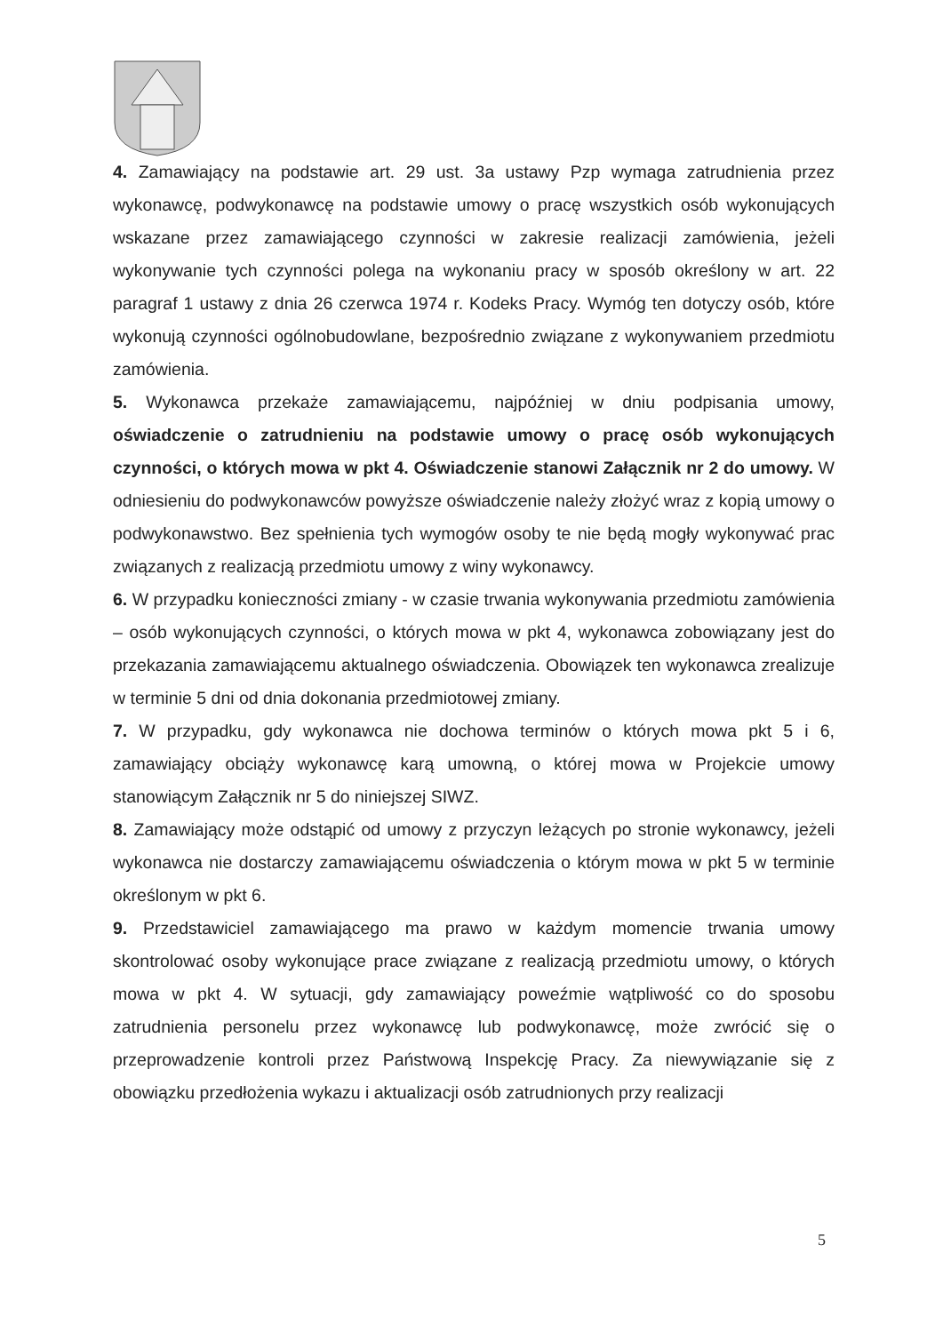4. Zamawiający na podstawie art. 29 ust. 3a ustawy Pzp wymaga zatrudnienia przez wykonawcę, podwykonawcę na podstawie umowy o pracę wszystkich osób wykonujących wskazane przez zamawiającego czynności w zakresie realizacji zamówienia, jeżeli wykonywanie tych czynności polega na wykonaniu pracy w sposób określony w art. 22 paragraf 1 ustawy z dnia 26 czerwca 1974 r. Kodeks Pracy. Wymóg ten dotyczy osób, które wykonują czynności ogólnobudowlane, bezpośrednio związane z wykonywaniem przedmiotu zamówienia.
5. Wykonawca przekaże zamawiającemu, najpóźniej w dniu podpisania umowy, oświadczenie o zatrudnieniu na podstawie umowy o pracę osób wykonujących czynności, o których mowa w pkt 4. Oświadczenie stanowi Załącznik nr 2 do umowy. W odniesieniu do podwykonawców powyższe oświadczenie należy złożyć wraz z kopią umowy o podwykonawstwo. Bez spełnienia tych wymogów osoby te nie będą mogły wykonywać prac związanych z realizacją przedmiotu umowy z winy wykonawcy.
6. W przypadku konieczności zmiany - w czasie trwania wykonywania przedmiotu zamówienia – osób wykonujących czynności, o których mowa w pkt 4, wykonawca zobowiązany jest do przekazania zamawiającemu aktualnego oświadczenia. Obowiązek ten wykonawca zrealizuje w terminie 5 dni od dnia dokonania przedmiotowej zmiany.
7. W przypadku, gdy wykonawca nie dochowa terminów o których mowa pkt 5 i 6, zamawiający obciąży wykonawcę karą umowną, o której mowa w Projekcie umowy stanowiącym Załącznik nr 5 do niniejszej SIWZ.
8. Zamawiający może odstąpić od umowy z przyczyn leżących po stronie wykonawcy, jeżeli wykonawca nie dostarczy zamawiającemu oświadczenia o którym mowa w pkt 5 w terminie określonym w pkt 6.
9. Przedstawiciel zamawiającego ma prawo w każdym momencie trwania umowy skontrolować osoby wykonujące prace związane z realizacją przedmiotu umowy, o których mowa w pkt 4. W sytuacji, gdy zamawiający poweźmie wątpliwość co do sposobu zatrudnienia personelu przez wykonawcę lub podwykonawcę, może zwrócić się o przeprowadzenie kontroli przez Państwową Inspekcję Pracy. Za niewywiązanie się z obowiązku przedłożenia wykazu i aktualizacji osób zatrudnionych przy realizacji
5